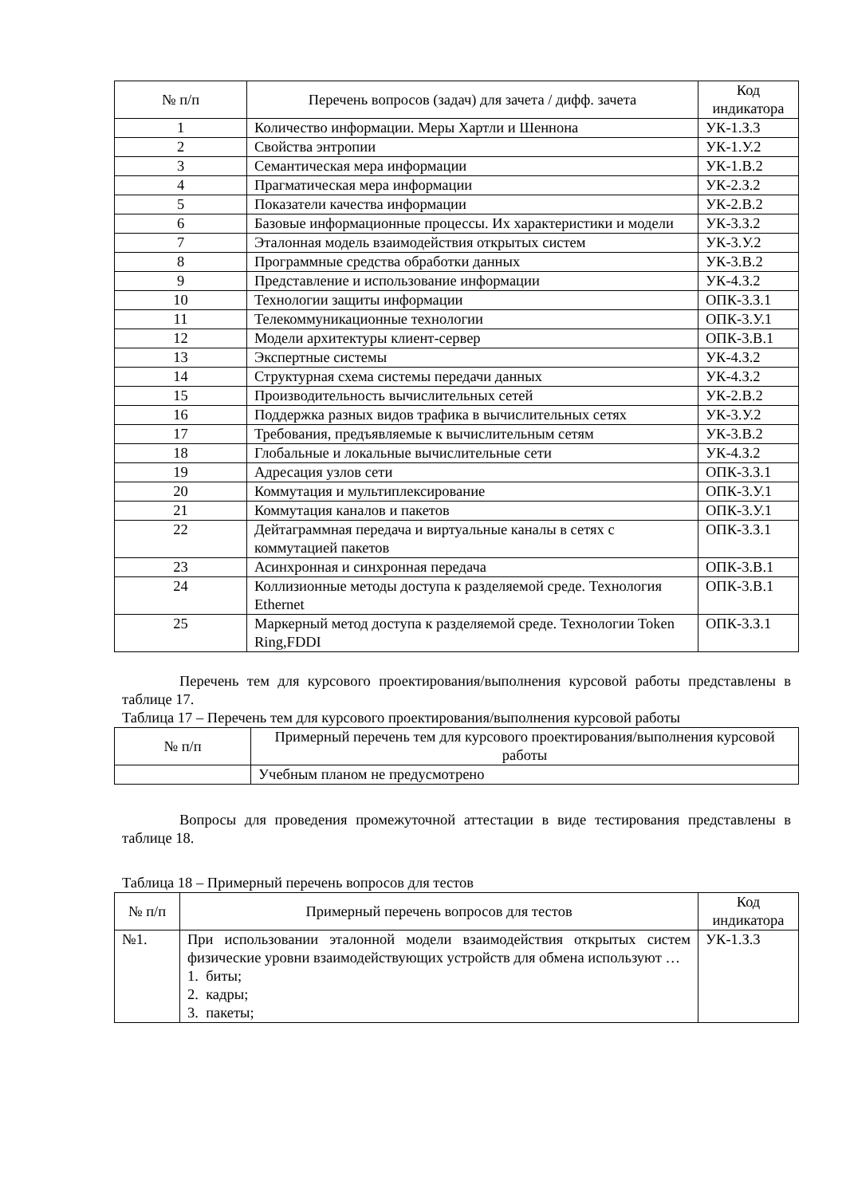| № п/п | Перечень вопросов (задач) для зачета / дифф. зачета | Код индикатора |
| --- | --- | --- |
| 1 | Количество информации. Меры Хартли и Шеннона | УК-1.З.3 |
| 2 | Свойства энтропии | УК-1.У.2 |
| 3 | Семантическая мера информации | УК-1.В.2 |
| 4 | Прагматическая мера информации | УК-2.З.2 |
| 5 | Показатели качества информации | УК-2.В.2 |
| 6 | Базовые информационные процессы. Их характеристики и модели | УК-3.З.2 |
| 7 | Эталонная модель взаимодействия открытых систем | УК-3.У.2 |
| 8 | Программные средства обработки данных | УК-3.В.2 |
| 9 | Представление и использование информации | УК-4.З.2 |
| 10 | Технологии защиты информации | ОПК-3.З.1 |
| 11 | Телекоммуникационные технологии | ОПК-3.У.1 |
| 12 | Модели архитектуры клиент-сервер | ОПК-3.В.1 |
| 13 | Экспертные системы | УК-4.З.2 |
| 14 | Структурная схема системы передачи данных | УК-4.З.2 |
| 15 | Производительность вычислительных сетей | УК-2.В.2 |
| 16 | Поддержка разных видов трафика в вычислительных сетях | УК-3.У.2 |
| 17 | Требования, предъявляемые к вычислительным сетям | УК-3.В.2 |
| 18 | Глобальные и локальные вычислительные сети | УК-4.З.2 |
| 19 | Адресация узлов сети | ОПК-3.З.1 |
| 20 | Коммутация и мультиплексирование | ОПК-3.У.1 |
| 21 | Коммутация каналов и пакетов | ОПК-3.У.1 |
| 22 | Дейтаграммная передача и виртуальные каналы в сетях с коммутацией пакетов | ОПК-3.З.1 |
| 23 | Асинхронная и синхронная передача | ОПК-3.В.1 |
| 24 | Коллизионные методы доступа к разделяемой среде. Технология Ethernet | ОПК-3.В.1 |
| 25 | Маркерный метод доступа к разделяемой среде. Технологии Token Ring,FDDI | ОПК-3.З.1 |
Перечень тем для курсового проектирования/выполнения курсовой работы представлены в таблице 17.
Таблица 17 – Перечень тем для курсового проектирования/выполнения курсовой работы
| № п/п | Примерный перечень тем для курсового проектирования/выполнения курсовой работы |
| --- | --- |
| | Учебным планом не предусмотрено |
Вопросы для проведения промежуточной аттестации в виде тестирования представлены в таблице 18.
Таблица 18 – Примерный перечень вопросов для тестов
| № п/п | Примерный перечень вопросов для тестов | Код индикатора |
| --- | --- | --- |
| №1. | При использовании эталонной модели взаимодействия открытых систем физические уровни взаимодействующих устройств для обмена используют … 1. биты; 2. кадры; 3. пакеты; | УК-1.З.3 |